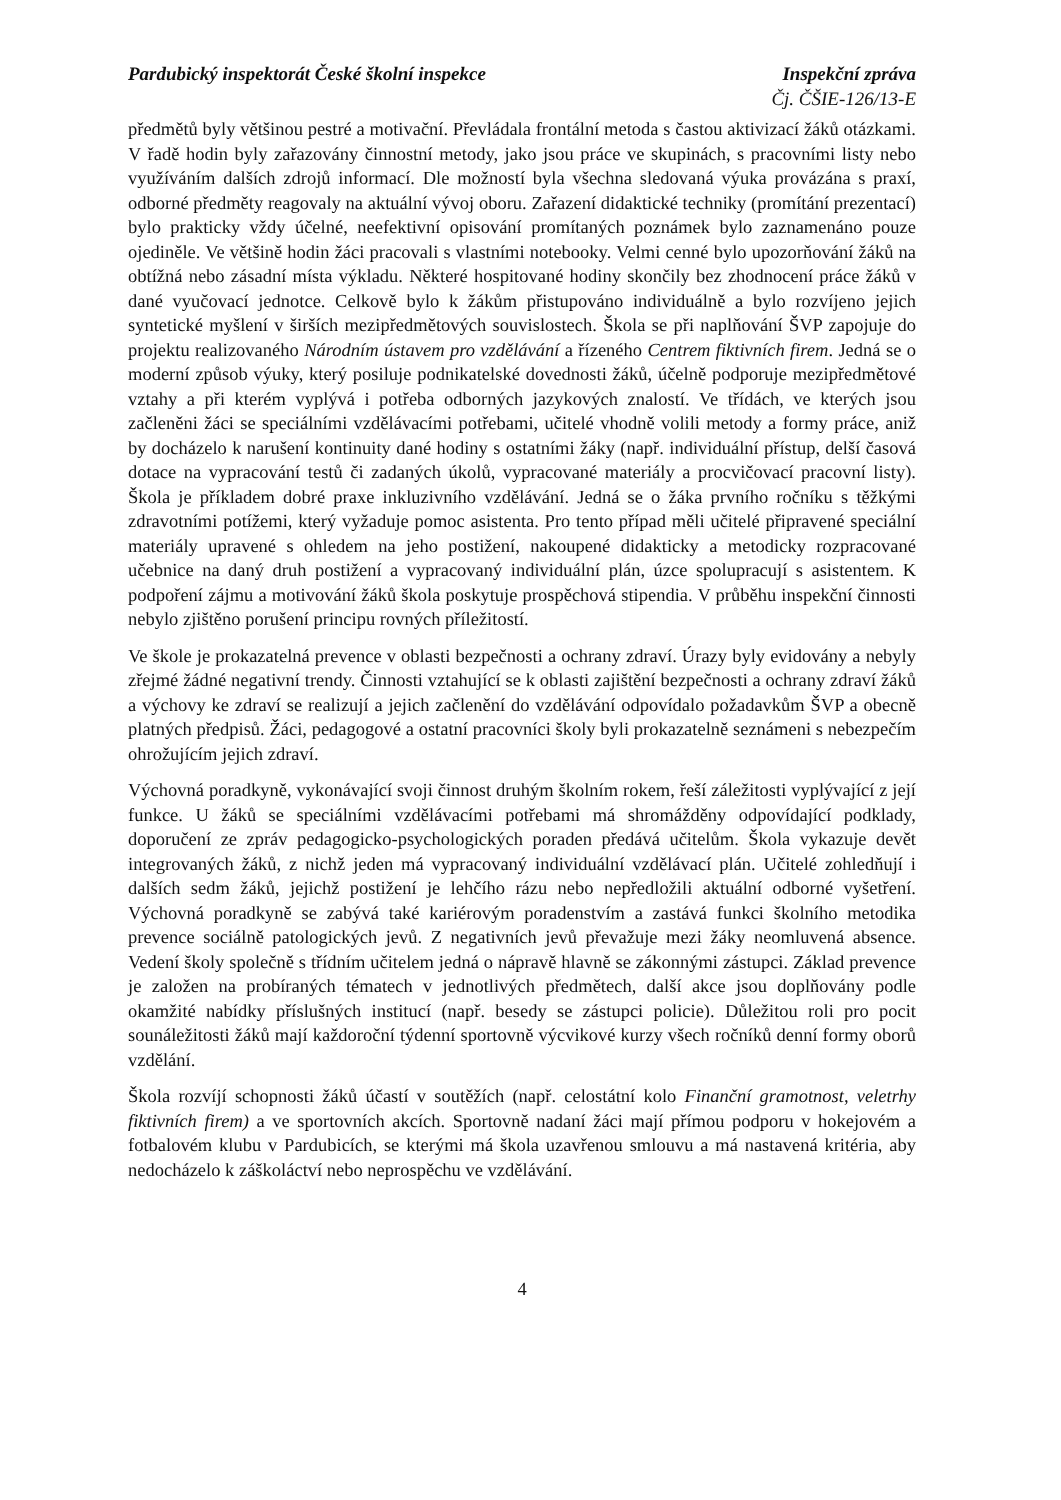Pardubický inspektorát České školní inspekce
Inspekční zpráva
Čj. ČŠIE-126/13-E
předmětů byly většinou pestré a motivační. Převládala frontální metoda s častou aktivizací žáků otázkami. V řadě hodin byly zařazovány činnostní metody, jako jsou práce ve skupinách, s pracovními listy nebo využíváním dalších zdrojů informací. Dle možností byla všechna sledovaná výuka provázána s praxí, odborné předměty reagovaly na aktuální vývoj oboru. Zařazení didaktické techniky (promítání prezentací) bylo prakticky vždy účelné, neefektivní opisování promítaných poznámek bylo zaznamenáno pouze ojediněle. Ve většině hodin žáci pracovali s vlastními notebooky. Velmi cenné bylo upozorňování žáků na obtížná nebo zásadní místa výkladu. Některé hospitované hodiny skončily bez zhodnocení práce žáků v dané vyučovací jednotce. Celkově bylo k žákům přistupováno individuálně a bylo rozvíjeno jejich syntetické myšlení v širších mezipředmětových souvislostech. Škola se při naplňování ŠVP zapojuje do projektu realizovaného Národním ústavem pro vzdělávání a řízeného Centrem fiktivních firem. Jedná se o moderní způsob výuky, který posiluje podnikatelské dovednosti žáků, účelně podporuje mezipředmětové vztahy a při kterém vyplývá i potřeba odborných jazykových znalostí. Ve třídách, ve kterých jsou začleněni žáci se speciálními vzdělávacími potřebami, učitelé vhodně volili metody a formy práce, aniž by docházelo k narušení kontinuity dané hodiny s ostatními žáky (např. individuální přístup, delší časová dotace na vypracování testů či zadaných úkolů, vypracované materiály a procvičovací pracovní listy). Škola je příkladem dobré praxe inkluzivního vzdělávání. Jedná se o žáka prvního ročníku s těžkými zdravotními potížemi, který vyžaduje pomoc asistenta. Pro tento případ měli učitelé připravené speciální materiály upravené s ohledem na jeho postižení, nakoupené didakticky a metodicky rozpracované učebnice na daný druh postižení a vypracovaný individuální plán, úzce spolupracují s asistentem. K podpoření zájmu a motivování žáků škola poskytuje prospěchová stipendia. V průběhu inspekční činnosti nebylo zjištěno porušení principu rovných příležitostí.
Ve škole je prokazatelná prevence v oblasti bezpečnosti a ochrany zdraví. Úrazy byly evidovány a nebyly zřejmé žádné negativní trendy. Činnosti vztahující se k oblasti zajištění bezpečnosti a ochrany zdraví žáků a výchovy ke zdraví se realizují a jejich začlenění do vzdělávání odpovídalo požadavkům ŠVP a obecně platných předpisů. Žáci, pedagogové a ostatní pracovníci školy byli prokazatelně seznámeni s nebezpečím ohrožujícím jejich zdraví.
Výchovná poradkyně, vykonávající svoji činnost druhým školním rokem, řeší záležitosti vyplývající z její funkce. U žáků se speciálními vzdělávacími potřebami má shromážděny odpovídající podklady, doporučení ze zpráv pedagogicko-psychologických poraden předává učitelům. Škola vykazuje devět integrovaných žáků, z nichž jeden má vypracovaný individuální vzdělávací plán. Učitelé zohledňují i dalších sedm žáků, jejichž postižení je lehčího rázu nebo nepředložili aktuální odborné vyšetření. Výchovná poradkyně se zabývá také kariérovým poradenstvím a zastává funkci školního metodika prevence sociálně patologických jevů. Z negativních jevů převažuje mezi žáky neomluvená absence. Vedení školy společně s třídním učitelem jedná o nápravě hlavně se zákonnými zástupci. Základ prevence je založen na probíraných tématech v jednotlivých předmětech, další akce jsou doplňovány podle okamžité nabídky příslušných institucí (např. besedy se zástupci policie). Důležitou roli pro pocit sounáležitosti žáků mají každoroční týdenní sportovně výcvikové kurzy všech ročníků denní formy oborů vzdělání.
Škola rozvíjí schopnosti žáků účastí v soutěžích (např. celostátní kolo Finanční gramotnost, veletrhy fiktivních firem) a ve sportovních akcích. Sportovně nadaní žáci mají přímou podporu v hokejovém a fotbalovém klubu v Pardubicích, se kterými má škola uzavřenou smlouvu a má nastavená kritéria, aby nedocházelo k záškoláctví nebo neprospěchu ve vzdělávání.
4